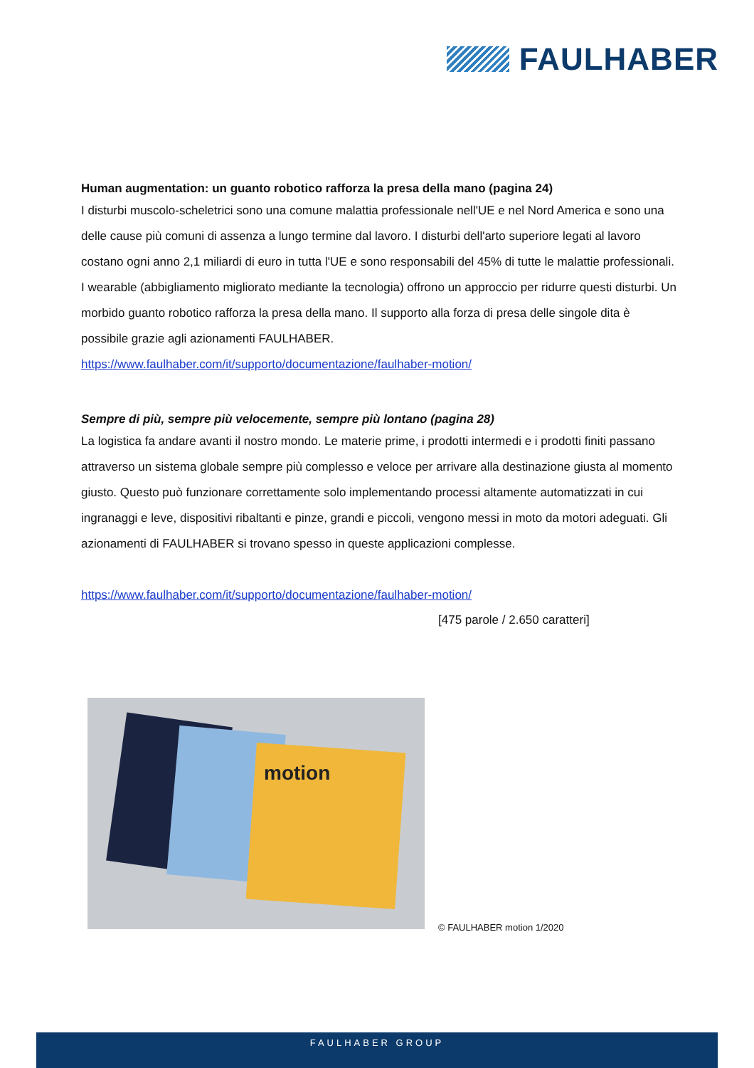FAULHABER
Human augmentation: un guanto robotico rafforza la presa della mano (pagina 24)
I disturbi muscolo-scheletrici sono una comune malattia professionale nell'UE e nel Nord America e sono una delle cause più comuni di assenza a lungo termine dal lavoro. I disturbi dell'arto superiore legati al lavoro costano ogni anno 2,1 miliardi di euro in tutta l'UE e sono responsabili del 45% di tutte le malattie professionali. I wearable (abbigliamento migliorato mediante la tecnologia) offrono un approccio per ridurre questi disturbi. Un morbido guanto robotico rafforza la presa della mano. Il supporto alla forza di presa delle singole dita è possibile grazie agli azionamenti FAULHABER.
https://www.faulhaber.com/it/supporto/documentazione/faulhaber-motion/
Sempre di più, sempre più velocemente, sempre più lontano (pagina 28)
La logistica fa andare avanti il nostro mondo. Le materie prime, i prodotti intermedi e i prodotti finiti passano attraverso un sistema globale sempre più complesso e veloce per arrivare alla destinazione giusta al momento giusto. Questo può funzionare correttamente solo implementando processi altamente automatizzati in cui ingranaggi e leve, dispositivi ribaltanti e pinze, grandi e piccoli, vengono messi in moto da motori adeguati. Gli azionamenti di FAULHABER si trovano spesso in queste applicazioni complesse.
https://www.faulhaber.com/it/supporto/documentazione/faulhaber-motion/
[475 parole / 2.650 caratteri]
motion
© FAULHABER motion 1/2020
FAULHABER GROUP